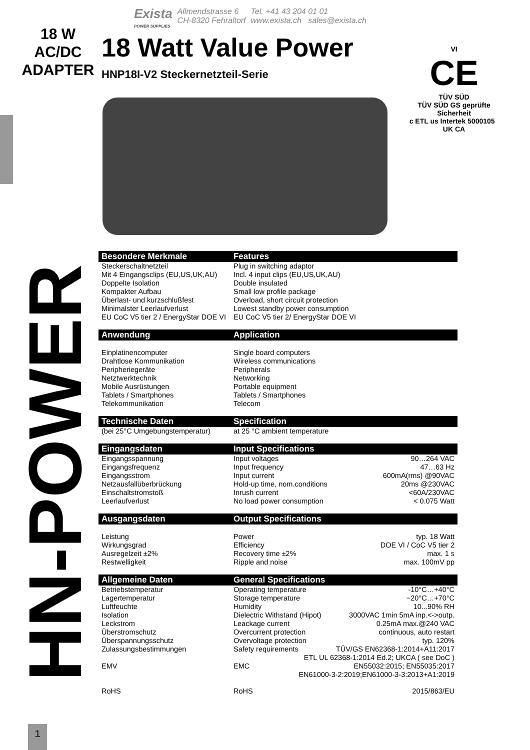Exista
POWER SUPPLIES
Allmendstrasse 6
CH-8320 Fehraltorf
Tel. +41 43 204 01 01
www.exista.ch sales@exista.ch
18 W
AC/DC
ADAPTER
18 Watt Value Power
HNP18I-V2 Steckernetzteil-Serie
HN-POWER
VI
CE
TÜV SÜD
TÜV SÜD GS geprüfte Sicherheit
c ETL us Intertek 5000105 UK CA
| Besondere Merkmale | Features | |
| --- | --- | --- |
| Steckerschaltnetzteil | Plug in switching adaptor | |
| Mit 4 Eingangsclips (EU,US,UK,AU) | Incl. 4 input clips (EU,US,UK,AU) | |
| Doppelte Isolation | Double insulated | |
| Kompakter Aufbau | Small low profile package | |
| Überlast- und kurzschlußfest | Overload, short circuit protection | |
| Minimalster Leerlaufverlust | Lowest standby power consumption | |
| EU CoC V5 tier 2 / EnergyStar DOE VI | EU CoC V5 tier 2/ EnergyStar DOE VI | |
| Anwendung | Application | |
| Einplatinencomputer | Single board computers | |
| Drahtlose Kommunikation | Wireless communications | |
| Peripheriegeräte | Peripherals | |
| Netztwerktechnik | Networking | |
| Mobile Ausrüstungen | Portable equipment | |
| Tablets / Smartphones | Tablets / Smartphones | |
| Telekommunikation | Telecom | |
| Technische Daten | Specification | |
| (bei 25°C Umgebungstemperatur) | at 25 °C ambient temperature | |
| Eingangsdaten | Input Specifications | |
| Eingangsspannung | Input voltages | 90…264 VAC |
| Eingangsfrequenz | Input frequency | 47…63 Hz |
| Eingangsstrom | Input current | 600mA(rms) @90VAC |
| Netzausfallüberbrückung | Hold-up time, nom.conditions | 20ms @230VAC |
| Einschaltstromstoß | Inrush current | <60A/230VAC |
| Leerlaufverlust | No load power consumption | < 0.075 Watt |
| Ausgangsdaten | Output Specifications | |
| Leistung | Power | typ. 18 Watt |
| Wirkungsgrad | Efficiency | DOE VI / CoC V5 tier 2 |
| Ausregelzeit ±2% | Recovery time ±2% | max. 1 s |
| Restwelligkeit | Ripple and noise | max. 100mV pp |
| Allgemeine Daten | General Specifications | |
| Betriebstemperatur | Operating temperature | -10°C…+40°C |
| Lagertemperatur | Storage temperature | −20°C…+70°C |
| Luftfeuchte | Humidity | 10...90% RH |
| Isolation | Dielectric Withstand (Hipot) | 3000VAC 1min 5mA inp.<->outp. |
| Leckstrom | Leackage current | 0.25mA max.@240 VAC |
| Überstromschutz | Overcurrent protection | continuous, auto restart |
| Überspannungsschutz | Overvoltage protection | typ. 120% |
| Zulassungsbestimmungen | Safety requirements | TÜV/GS EN62368-1:2014+A11:2017 |
| | ETL UL 62368-1:2014 Ed.2; UKCA ( see DoC ) | |
| EMV | EMC | EN55032:2015; EN55035:2017 |
| | EN61000-3-2:2019;EN61000-3-3:2013+A1:2019 | |
| RoHS | RoHS | 2015/863/EU |
1